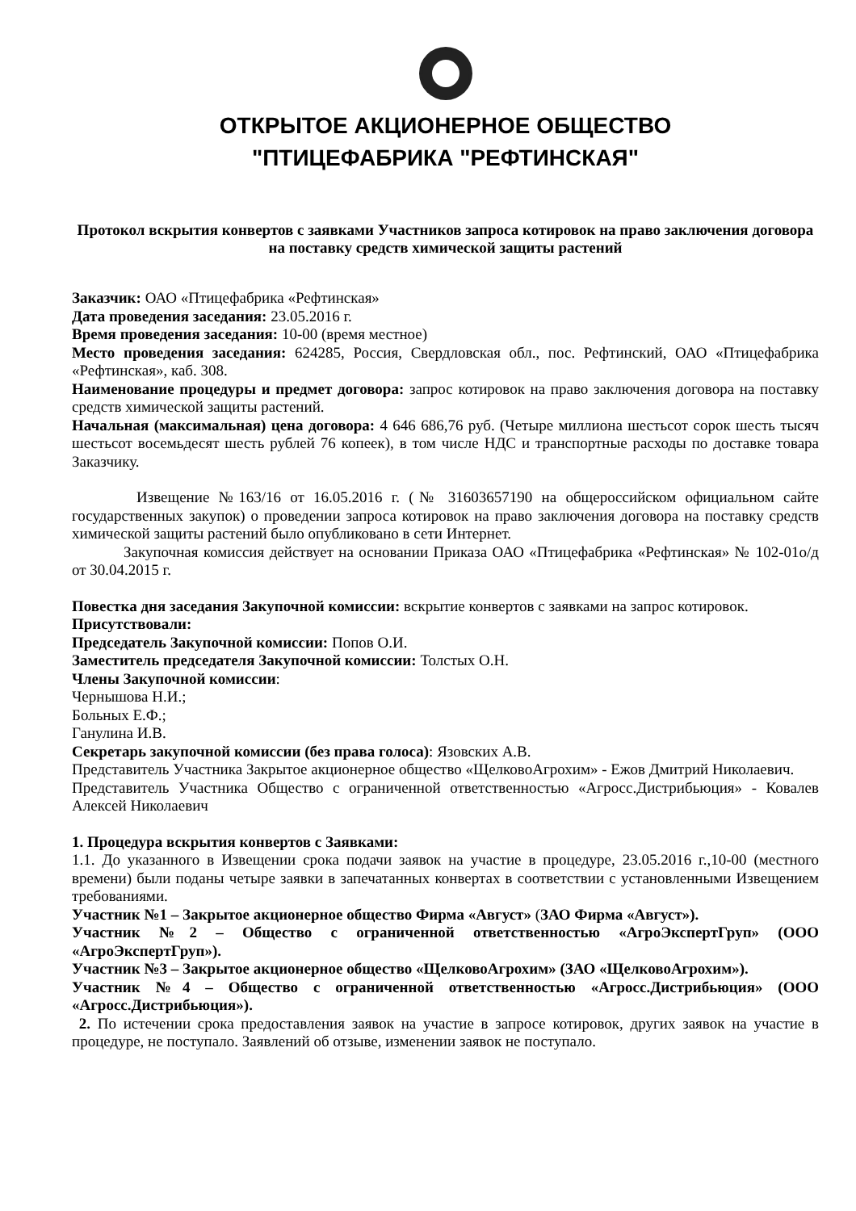ОТКРЫТОЕ АКЦИОНЕРНОЕ ОБЩЕСТВО
"ПТИЦЕФАБРИКА "РЕФТИНСКАЯ"
Протокол вскрытия конвертов с заявками Участников запроса котировок на право заключения договора на поставку средств химической защиты растений
Заказчик: ОАО «Птицефабрика «Рефтинская»
Дата проведения заседания: 23.05.2016 г.
Время проведения заседания: 10-00 (время местное)
Место проведения заседания: 624285, Россия, Свердловская обл., пос. Рефтинский, ОАО «Птицефабрика «Рефтинская», каб. 308.
Наименование процедуры и предмет договора: запрос котировок на право заключения договора на поставку средств химической защиты растений.
Начальная (максимальная) цена договора: 4 646 686,76 руб. (Четыре миллиона шестьсот сорок шесть тысяч шестьсот восемьдесят шесть рублей 76 копеек), в том числе НДС и транспортные расходы по доставке товара Заказчику.
Извещение №163/16 от 16.05.2016 г. (№ 31603657190 на общероссийском официальном сайте государственных закупок) о проведении запроса котировок на право заключения договора на поставку средств химической защиты растений было опубликовано в сети Интернет.
Закупочная комиссия действует на основании Приказа ОАО «Птицефабрика «Рефтинская» № 102-01о/д от 30.04.2015 г.
Повестка дня заседания Закупочной комиссии: вскрытие конвертов с заявками на запрос котировок.
Присутствовали:
Председатель Закупочной комиссии: Попов О.И.
Заместитель председателя Закупочной комиссии: Толстых О.Н.
Члены Закупочной комиссии:
Чернышова Н.И.;
Больных Е.Ф.;
Ганулина И.В.
Секретарь закупочной комиссии (без права голоса): Язовских А.В.
Представитель Участника Закрытое акционерное общество «ЩелковоАгрохим» - Ежов Дмитрий Николаевич.
Представитель Участника Общество с ограниченной ответственностью «Агросс.Дистрибьюция» - Ковалев Алексей Николаевич
1. Процедура вскрытия конвертов с Заявками:
1.1. До указанного в Извещении срока подачи заявок на участие в процедуре, 23.05.2016 г.,10-00 (местного времени) были поданы четыре заявки в запечатанных конвертах в соответствии с установленными Извещением требованиями.
Участник №1 – Закрытое акционерное общество Фирма «Август» (ЗАО Фирма «Август»).
Участник №2 – Общество с ограниченной ответственностью «АгроЭкспертГруп» (ООО «АгроЭкспертГруп»).
Участник №3 – Закрытое акционерное общество «ЩелковоАгрохим» (ЗАО «ЩелковоАгрохим»).
Участник №4 – Общество с ограниченной ответственностью «Агросс.Дистрибьюция» (ООО «Агросс.Дистрибьюция»).
2. По истечении срока предоставления заявок на участие в запросе котировок, других заявок на участие в процедуре, не поступало. Заявлений об отзыве, изменении заявок не поступало.